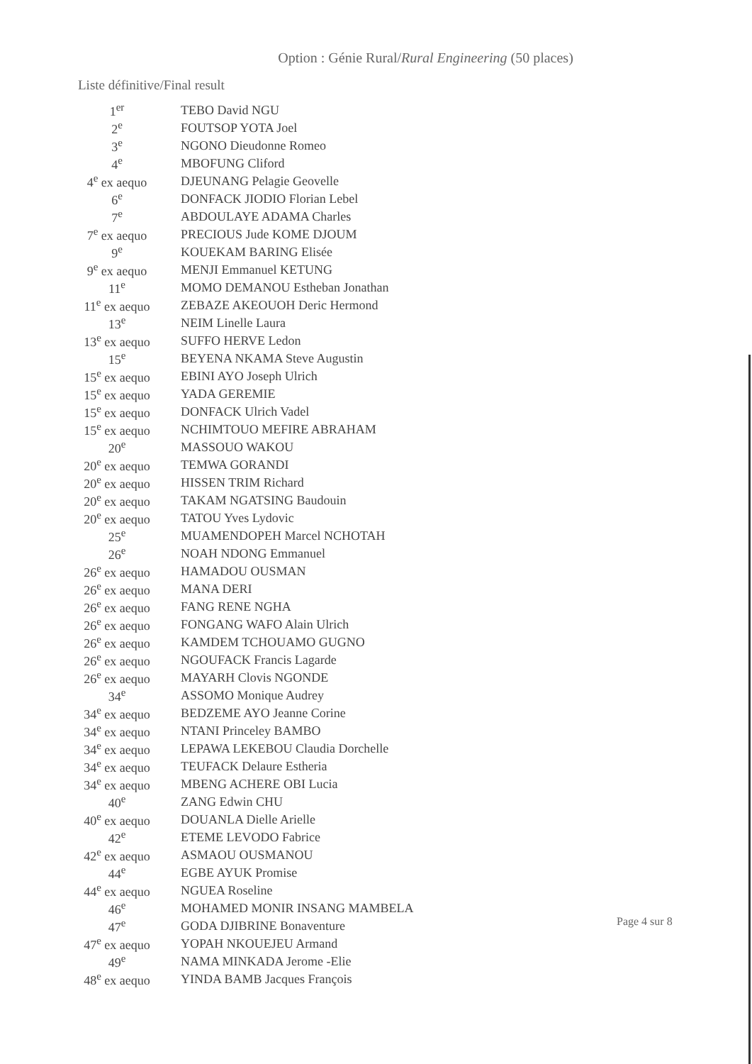Option : Génie Rural/Rural Engineering (50 places)
Liste définitive/Final result
| 1<sup>er</sup> | TEBO David NGU |
| 2<sup>e</sup> | FOUTSOP YOTA Joel |
| 3<sup>e</sup> | NGONO Dieudonne Romeo |
| 4<sup>e</sup> | MBOFUNG Cliford |
| 4<sup>e</sup> ex aequo | DJEUNANG Pelagie Geovelle |
| 6<sup>e</sup> | DONFACK JIODIO Florian Lebel |
| 7<sup>e</sup> | ABDOULAYE ADAMA Charles |
| 7<sup>e</sup> ex aequo | PRECIOUS Jude KOME DJOUM |
| 9<sup>e</sup> | KOUEKAM BARING Elisée |
| 9<sup>e</sup> ex aequo | MENJI Emmanuel KETUNG |
| 11<sup>e</sup> | MOMO DEMANOU Estheban Jonathan |
| 11<sup>e</sup> ex aequo | ZEBAZE AKEOUOH Deric Hermond |
| 13<sup>e</sup> | NEIM Linelle Laura |
| 13<sup>e</sup> ex aequo | SUFFO HERVE Ledon |
| 15<sup>e</sup> | BEYENA NKAMA Steve Augustin |
| 15<sup>e</sup> ex aequo | EBINI AYO Joseph Ulrich |
| 15<sup>e</sup> ex aequo | YADA GEREMIE |
| 15<sup>e</sup> ex aequo | DONFACK Ulrich Vadel |
| 15<sup>e</sup> ex aequo | NCHIMTOUO MEFIRE ABRAHAM |
| 20<sup>e</sup> | MASSOUO WAKOU |
| 20<sup>e</sup> ex aequo | TEMWA GORANDI |
| 20<sup>e</sup> ex aequo | HISSEN TRIM Richard |
| 20<sup>e</sup> ex aequo | TAKAM NGATSING Baudouin |
| 20<sup>e</sup> ex aequo | TATOU Yves Lydovic |
| 25<sup>e</sup> | MUAMENDOPEH Marcel NCHOTAH |
| 26<sup>e</sup> | NOAH NDONG Emmanuel |
| 26<sup>e</sup> ex aequo | HAMADOU OUSMAN |
| 26<sup>e</sup> ex aequo | MANA DERI |
| 26<sup>e</sup> ex aequo | FANG RENE NGHA |
| 26<sup>e</sup> ex aequo | FONGANG WAFO Alain Ulrich |
| 26<sup>e</sup> ex aequo | KAMDEM TCHOUAMO GUGNO |
| 26<sup>e</sup> ex aequo | NGOUFACK Francis Lagarde |
| 26<sup>e</sup> ex aequo | MAYARH Clovis NGONDE |
| 34<sup>e</sup> | ASSOMO Monique Audrey |
| 34<sup>e</sup> ex aequo | BEDZEME AYO Jeanne Corine |
| 34<sup>e</sup> ex aequo | NTANI Princeley BAMBO |
| 34<sup>e</sup> ex aequo | LEPAWA LEKEBOU Claudia Dorchelle |
| 34<sup>e</sup> ex aequo | TEUFACK Delaure Estheria |
| 34<sup>e</sup> ex aequo | MBENG ACHERE OBI Lucia |
| 40<sup>e</sup> | ZANG Edwin CHU |
| 40<sup>e</sup> ex aequo | DOUANLA Dielle Arielle |
| 42<sup>e</sup> | ETEME LEVODO Fabrice |
| 42<sup>e</sup> ex aequo | ASMAOU OUSMANOU |
| 44<sup>e</sup> | EGBE AYUK Promise |
| 44<sup>e</sup> ex aequo | NGUEA Roseline |
| 46<sup>e</sup> | MOHAMED MONIR INSANG MAMBELA |
| 47<sup>e</sup> | GODA DJIBRINE Bonaventure |
| 47<sup>e</sup> ex aequo | YOPAH NKOUEJEU Armand |
| 49<sup>e</sup> | NAMA MINKADA Jerome -Elie |
| 48<sup>e</sup> ex aequo | YINDA BAMB Jacques François |
Page 4 sur 8